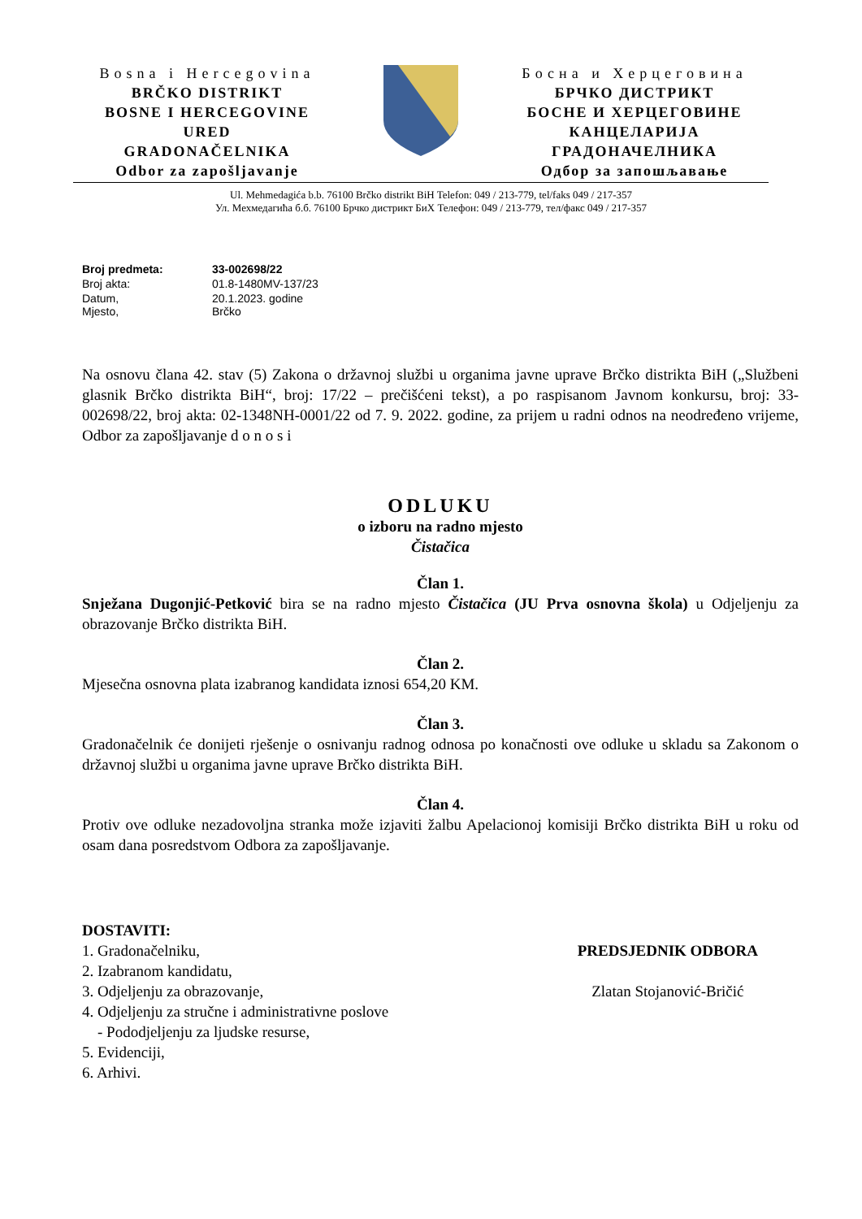Bosna i Hercegovina
BRČKO DISTRIKT
BOSNE I HERCEGOVINE
URED
GRADONAČELNIKA
Odbor za zapošljavanje
Босна и Херцеговина
БРЧКО ДИСТРИКТ
БОСНЕ И ХЕРЦЕГОВИНЕ
КАНЦЕЛАРИЈА
ГРАДОНАЧЕЛНИКА
Одбор за запошљавање
Ul. Mehmedagića b.b. 76100 Brčko distrikt BiH Telefon: 049 / 213-779, tel/faks 049 / 217-357
Ул. Мехмедагића б.б. 76100 Брчко дистрикт БиХ Телефон: 049 / 213-779, тел/факс 049 / 217-357
| Broj predmeta: | 33-002698/22 |
| Broj akta: | 01.8-1480MV-137/23 |
| Datum, Mjesto, | 20.1.2023. godine Brčko |
Na osnovu člana 42. stav (5) Zakona o državnoj službi u organima javne uprave Brčko distrikta BiH („Službeni glasnik Brčko distrikta BiH“, broj: 17/22 – prečišćeni tekst), a po raspisanom Javnom konkursu, broj: 33-002698/22, broj akta: 02-1348NH-0001/22 od 7. 9. 2022. godine, za prijem u radni odnos na neodređeno vrijeme, Odbor za zapošljavanje d o n o s i
ODLUKU
o izboru na radno mjesto
Čistačica
Član 1.
Snježana Dugonjić-Petković bira se na radno mjesto Čistačica (JU Prva osnovna škola) u Odjeljenju za obrazovanje Brčko distrikta BiH.
Član 2.
Mjesečna osnovna plata izabranog kandidata iznosi 654,20 KM.
Član 3.
Gradonačelnik će donijeti rješenje o osnivanju radnog odnosa po konačnosti ove odluke u skladu sa Zakonom o državnoj službi u organima javne uprave Brčko distrikta BiH.
Član 4.
Protiv ove odluke nezadovoljna stranka može izjaviti žalbu Apelacionoj komisiji Brčko distrikta BiH u roku od osam dana posredstvom Odbora za zapošljavanje.
DOSTAVITI:
1. Gradonačelniku,
2. Izabranom kandidatu,
3. Odjeljenju za obrazovanje,
4. Odjeljenju za stručne i administrativne poslove
- Pododjeljenju za ljudske resurse,
5. Evidenciji,
6. Arhivi.
PREDSJEDNIK ODBORA
Zlatan Stojanović-Bričić